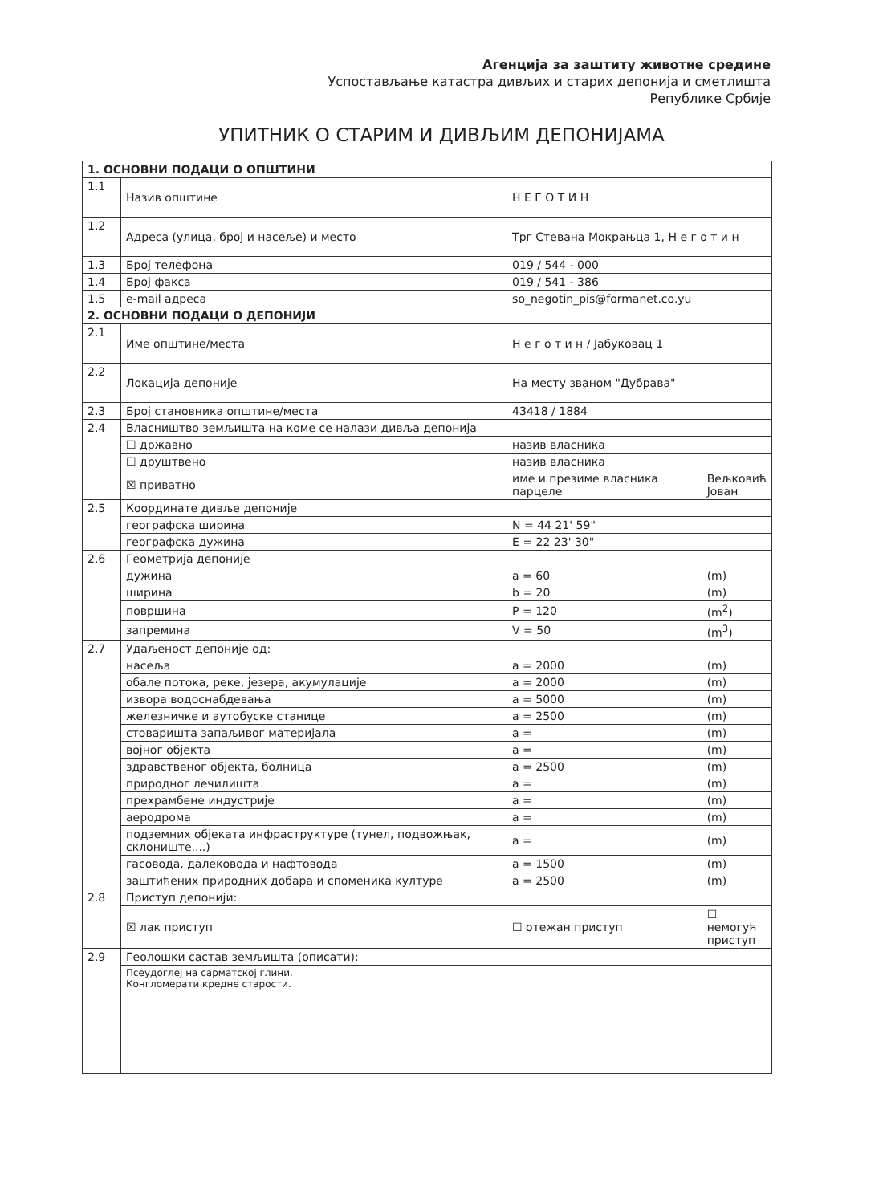Агенција за заштиту животне средине
Успостављање катастра дивљих и старих депонија и сметлишта
Републике Србије
УПИТНИК О СТАРИМ И ДИВЉИМ ДЕПОНИЈАМА
| 1. ОСНОВНИ ПОДАЦИ О ОПШТИНИ | | | |
| --- | --- | --- | --- |
| 1.1 | Назив општине | Н Е Г О Т И Н | |
| 1.2 | Адреса (улица, број и насеље) и место | Трг Стевана Мокрањца 1, Н е г о т и н | |
| 1.3 | Број телефона | 019 / 544 - 000 | |
| 1.4 | Број факса | 019 / 541 - 386 | |
| 1.5 | e-mail адреса | so_negotin_pis@formanet.co.yu | |
| 2. ОСНОВНИ ПОДАЦИ О ДЕПОНИЈИ | | | |
| 2.1 | Име општине/места | Н е г о т и н / Јабуковац 1 | |
| 2.2 | Локација депоније | На месту званом "Дубрава" | |
| 2.3 | Број становника општине/места | 43418 / 1884 | |
| 2.4 | Власништво земљишта на коме се налази дивља депонија | | |
| | ☐ државно | назив власника | |
| | ☐ друштвено | назив власника | |
| | ☒ приватно | име и презиме власника парцеле | Вељковић Јован |
| 2.5 | Координате дивље депоније | | |
| | географска ширина | N = 44 21' 59" | |
| | географска дужина | E = 22 23' 30" | |
| 2.6 | Геометрија депоније | | |
| | дужина | a = 60 | (m) |
| | ширина | b = 20 | (m) |
| | површина | P = 120 | (m<sup>2</sup>) |
| | запремина | V = 50 | (m<sup>3</sup>) |
| 2.7 | Удаљеност депоније од: | | |
| | насеља | a = 2000 | (m) |
| | обале потока, реке, језера, акумулације | a = 2000 | (m) |
| | извора водоснабдевања | a = 5000 | (m) |
| | железничке и аутобуске станице | a = 2500 | (m) |
| | стоваришта запаљивог материјала | a = | (m) |
| | војног објекта | a = | (m) |
| | здравственог објекта, болница | a = 2500 | (m) |
| | природног лечилишта | a = | (m) |
| | прехрамбене индустрије | a = | (m) |
| | аеродрома | a = | (m) |
| | подземних објеката инфраструктуре (тунел, подвожњак, склониште....) | a = | (m) |
| | гасовода, далековода и нафтовода | a = 1500 | (m) |
| | заштићених природних добара и споменика културе | a = 2500 | (m) |
| 2.8 | Приступ депонији: | | |
| | ☒ лак приступ | ☐ отежан приступ | ☐ немогућ приступ |
| 2.9 | Геолошки састав земљишта (описати): | | |
| | Псеудоглеј на сарматској глини. Конгломерати кредне старости. | | |